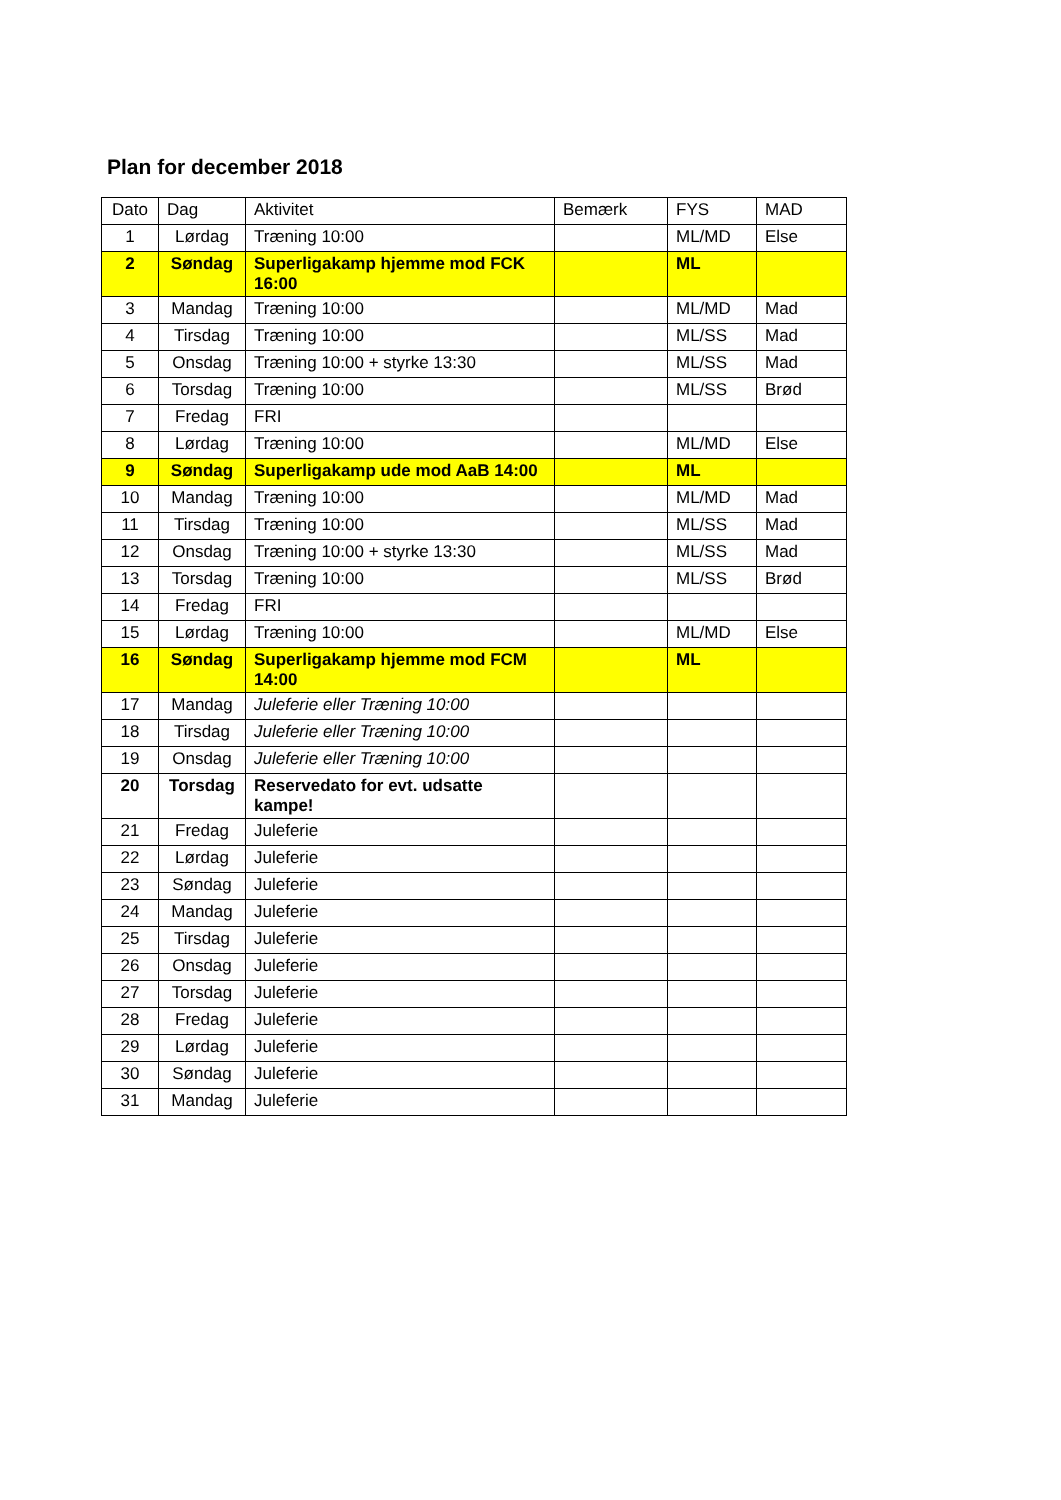Plan for december 2018
| Dato | Dag | Aktivitet | Bemærk | FYS | MAD |
| 1 | Lørdag | Træning 10:00 | | ML/MD | Else |
| 2 | Søndag | Superligakamp hjemme mod FCK 16:00 | | ML | |
| 3 | Mandag | Træning 10:00 | | ML/MD | Mad |
| 4 | Tirsdag | Træning 10:00 | | ML/SS | Mad |
| 5 | Onsdag | Træning 10:00 + styrke 13:30 | | ML/SS | Mad |
| 6 | Torsdag | Træning 10:00 | | ML/SS | Brød |
| 7 | Fredag | FRI | | | |
| 8 | Lørdag | Træning 10:00 | | ML/MD | Else |
| 9 | Søndag | Superligakamp ude mod AaB 14:00 | | ML | |
| 10 | Mandag | Træning 10:00 | | ML/MD | Mad |
| 11 | Tirsdag | Træning 10:00 | | ML/SS | Mad |
| 12 | Onsdag | Træning 10:00 + styrke 13:30 | | ML/SS | Mad |
| 13 | Torsdag | Træning 10:00 | | ML/SS | Brød |
| 14 | Fredag | FRI | | | |
| 15 | Lørdag | Træning 10:00 | | ML/MD | Else |
| 16 | Søndag | Superligakamp hjemme mod FCM 14:00 | | ML | |
| 17 | Mandag | Juleferie eller Træning 10:00 | | | |
| 18 | Tirsdag | Juleferie eller Træning 10:00 | | | |
| 19 | Onsdag | Juleferie eller Træning 10:00 | | | |
| 20 | Torsdag | Reservedato for evt. udsatte kampe! | | | |
| 21 | Fredag | Juleferie | | | |
| 22 | Lørdag | Juleferie | | | |
| 23 | Søndag | Juleferie | | | |
| 24 | Mandag | Juleferie | | | |
| 25 | Tirsdag | Juleferie | | | |
| 26 | Onsdag | Juleferie | | | |
| 27 | Torsdag | Juleferie | | | |
| 28 | Fredag | Juleferie | | | |
| 29 | Lørdag | Juleferie | | | |
| 30 | Søndag | Juleferie | | | |
| 31 | Mandag | Juleferie | | | |